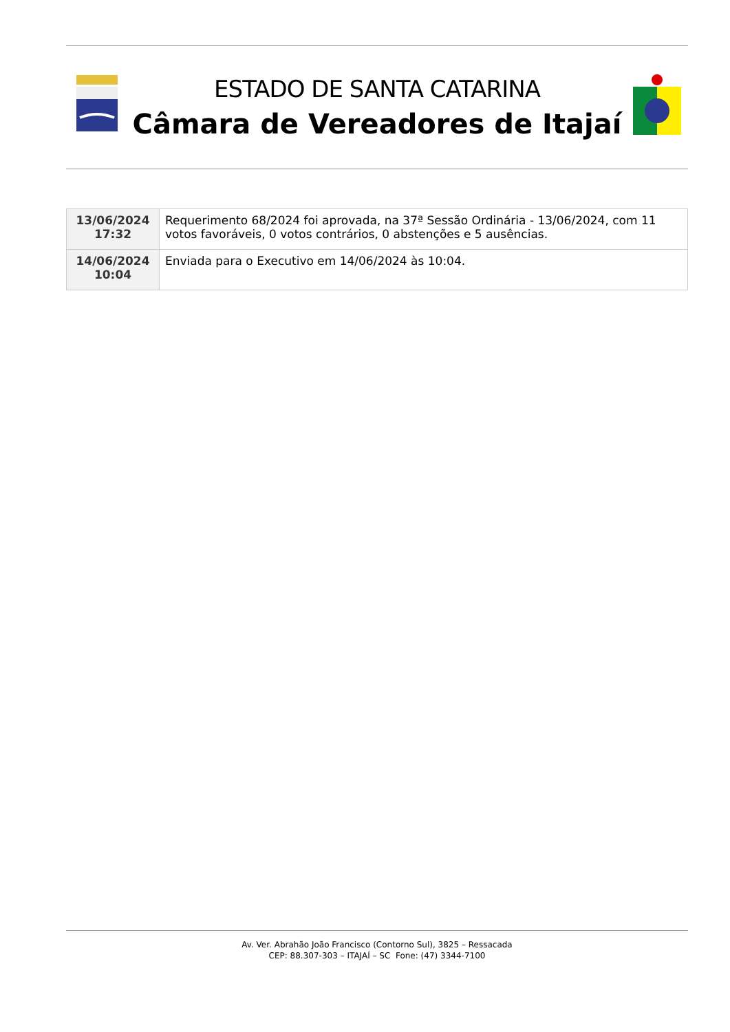ESTADO DE SANTA CATARINA
Câmara de Vereadores de Itajaí
| 13/06/2024 17:32 | Requerimento 68/2024 foi aprovada, na 37ª Sessão Ordinária - 13/06/2024, com 11 votos favoráveis, 0 votos contrários, 0 abstenções e 5 ausências. |
| 14/06/2024 10:04 | Enviada para o Executivo em 14/06/2024 às 10:04. |
Av. Ver. Abrahão João Francisco (Contorno Sul), 3825 – Ressacada
CEP: 88.307-303 – ITAJAÍ – SC Fone: (47) 3344-7100